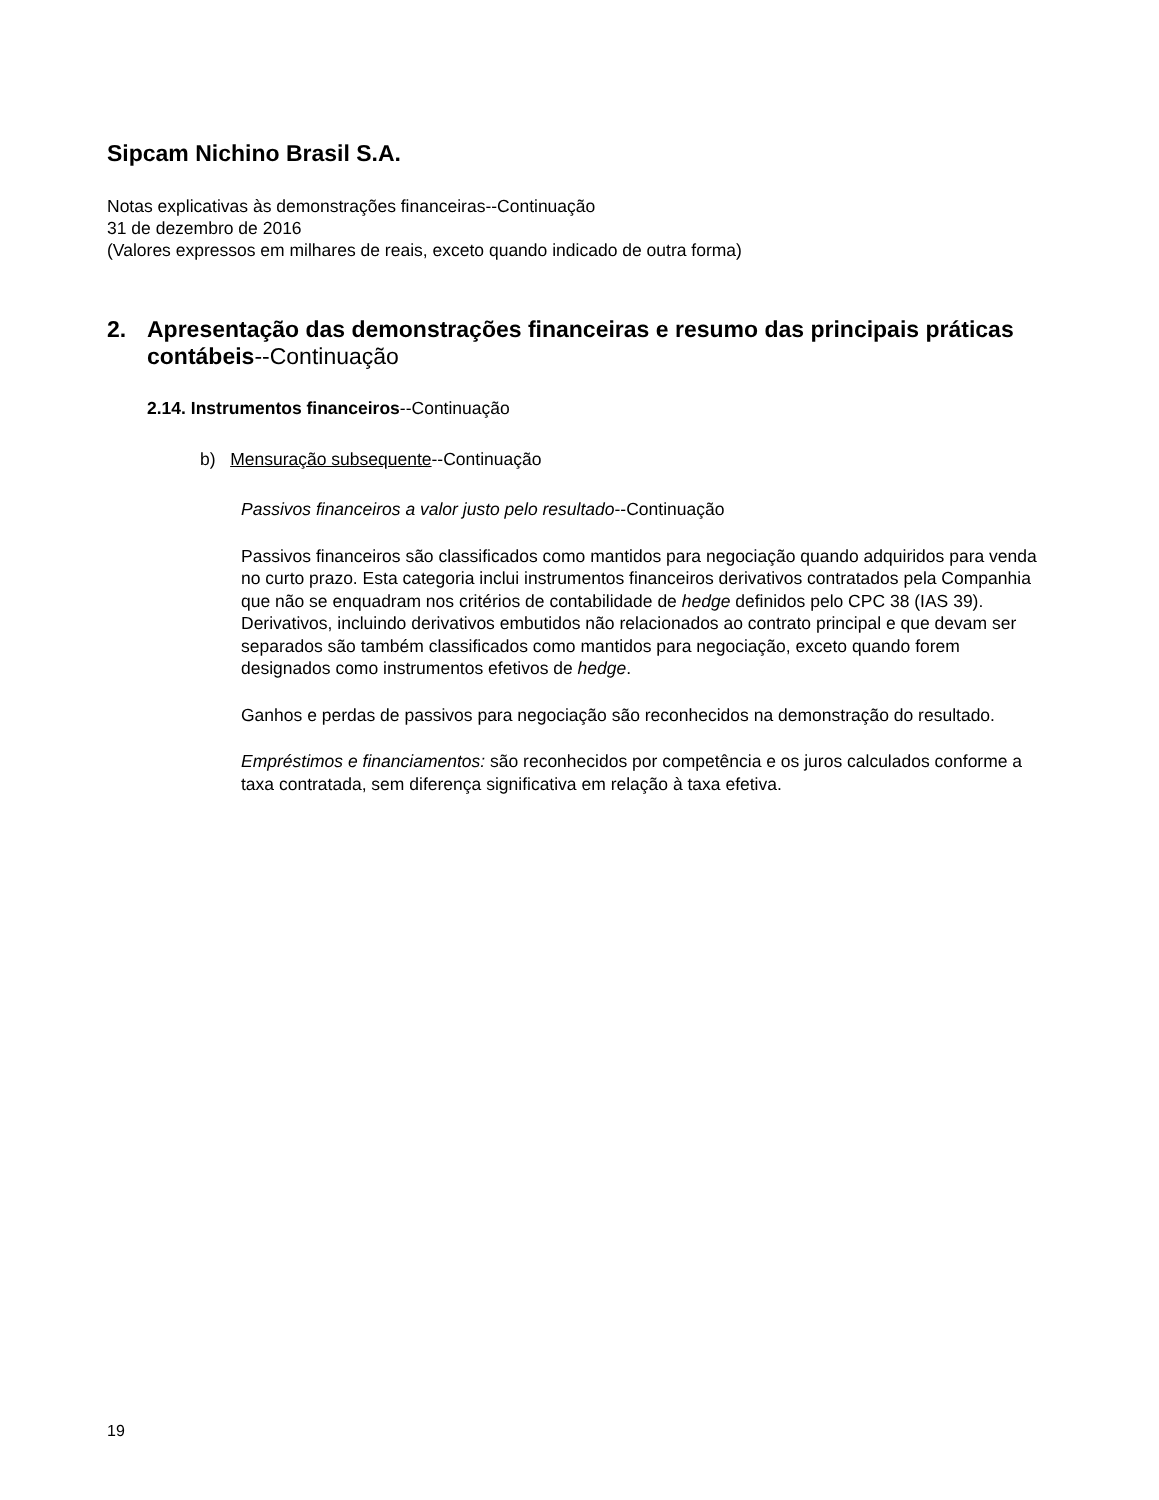Sipcam Nichino Brasil S.A.
Notas explicativas às demonstrações financeiras--Continuação
31 de dezembro de 2016
(Valores expressos em milhares de reais, exceto quando indicado de outra forma)
2. Apresentação das demonstrações financeiras e resumo das principais práticas contábeis--Continuação
2.14. Instrumentos financeiros--Continuação
b) Mensuração subsequente--Continuação
Passivos financeiros a valor justo pelo resultado--Continuação
Passivos financeiros são classificados como mantidos para negociação quando adquiridos para venda no curto prazo. Esta categoria inclui instrumentos financeiros derivativos contratados pela Companhia que não se enquadram nos critérios de contabilidade de hedge definidos pelo CPC 38 (IAS 39). Derivativos, incluindo derivativos embutidos não relacionados ao contrato principal e que devam ser separados são também classificados como mantidos para negociação, exceto quando forem designados como instrumentos efetivos de hedge.
Ganhos e perdas de passivos para negociação são reconhecidos na demonstração do resultado.
Empréstimos e financiamentos: são reconhecidos por competência e os juros calculados conforme a taxa contratada, sem diferença significativa em relação à taxa efetiva.
19